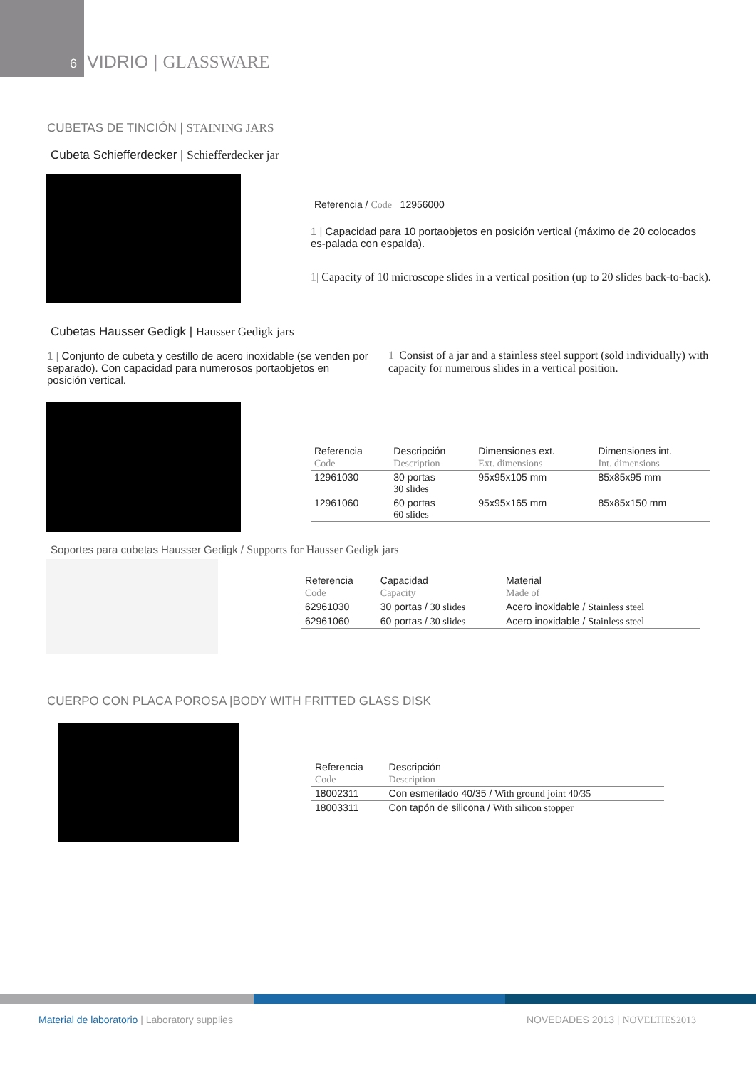6 VIDRIO | GLASSWARE
CUBETAS DE TINCIÓN | STAINING JARS
Cubeta Schiefferdecker | Schiefferdecker jar
Referencia / Code 12956000
1 | Capacidad para 10 portaobjetos en posición vertical (máximo de 20 colocados es-palada con espalda).
1| Capacity of 10 microscope slides in a vertical position (up to 20 slides back-to-back).
Cubetas Hausser Gedigk | Hausser Gedigk jars
1 | Conjunto de cubeta y cestillo de acero inoxidable (se venden por separado). Con capacidad para numerosos portaobjetos en posición vertical.
1| Consist of a jar and a stainless steel support (sold individually) with capacity for numerous slides in a vertical position.
| Referencia | Descripción | Dimensiones ext. | Dimensiones int. |
| --- | --- | --- | --- |
| Code | Description | Ext. dimensions | Int. dimensions |
| 12961030 | 30 portas 30 slides | 95x95x105 mm | 85x85x95 mm |
| 12961060 | 60 portas 60 slides | 95x95x165 mm | 85x85x150 mm |
Soportes para cubetas Hausser Gedigk / Supports for Hausser Gedigk jars
| Referencia | Capacidad | Material |
| --- | --- | --- |
| Code | Capacity | Made of |
| 62961030 | 30 portas / 30 slides | Acero inoxidable / Stainless steel |
| 62961060 | 60 portas / 30 slides | Acero inoxidable / Stainless steel |
CUERPO CON PLACA POROSA |BODY WITH FRITTED GLASS DISK
| Referencia | Descripción |
| --- | --- |
| Code | Description |
| 18002311 | Con esmerilado 40/35 / With ground joint 40/35 |
| 18003311 | Con tapón de silicona / With silicon stopper |
Material de laboratorio | Laboratory supplies
NOVEDADES 2013 | NOVELTIES2013